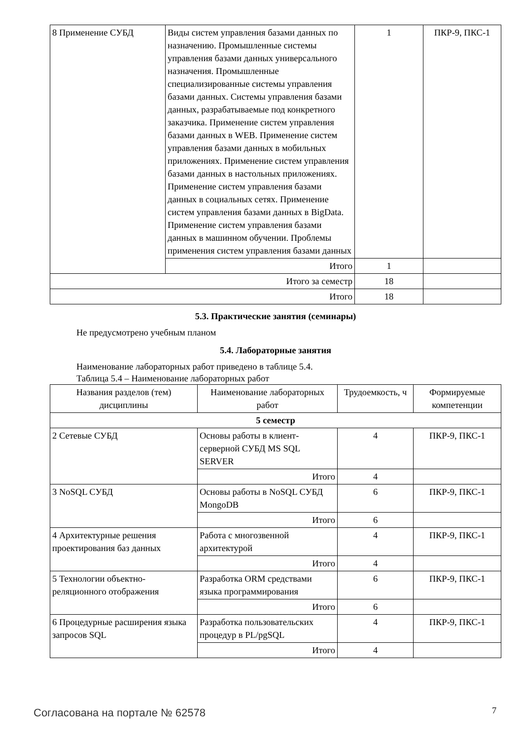| 8 Применение СУБД | Виды систем управления базами данных по назначению. Промышленные системы управления базами данных универсального назначения. Промышленные специализированные системы управления базами данных. Системы управления базами данных, разрабатываемые под конкретного заказчика. Применение систем управления базами данных в WEB. Применение систем управления базами данных в мобильных приложениях. Применение систем управления базами данных в настольных приложениях. Применение систем управления базами данных в социальных сетях. Применение систем управления базами данных в BigData. Применение систем управления базами данных в машинном обучении. Проблемы применения систем управления базами данных | 1 | ПКР-9, ПКС-1 |
| | Итого | 1 | |
| Итого за семестр | | 18 | |
| Итого | | 18 | |
5.3. Практические занятия (семинары)
Не предусмотрено учебным планом
5.4. Лабораторные занятия
Наименование лабораторных работ приведено в таблице 5.4.
Таблица 5.4 – Наименование лабораторных работ
| Названия разделов (тем) дисциплины | Наименование лабораторных работ | Трудоемкость, ч | Формируемые компетенции |
| --- | --- | --- | --- |
| 5 семестр | | | |
| 2 Сетевые СУБД | Основы работы в клиент-серверной СУБД MS SQL SERVER | 4 | ПКР-9, ПКС-1 |
| | Итого | 4 | |
| 3 NoSQL СУБД | Основы работы в NoSQL СУБД MongoDB | 6 | ПКР-9, ПКС-1 |
| | Итого | 6 | |
| 4 Архитектурные решения проектирования баз данных | Работа с многозвенной архитектурой | 4 | ПКР-9, ПКС-1 |
| | Итого | 4 | |
| 5 Технологии объектно-реляционного отображения | Разработка ORM средствами языка программирования | 6 | ПКР-9, ПКС-1 |
| | Итого | 6 | |
| 6 Процедурные расширения языка запросов SQL | Разработка пользовательских процедур в PL/pgSQL | 4 | ПКР-9, ПКС-1 |
| | Итого | 4 | |
Согласована на портале № 62578 7